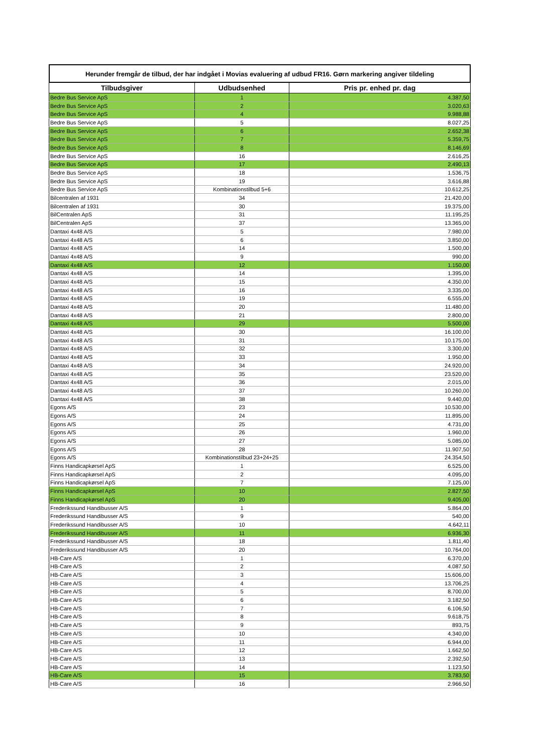Herunder fremgår de tilbud, der har indgået i Movias evaluering af udbud FR16. Gørn markering angiver tildeling
| Tilbudsgiver | Udbudsenhed | Pris pr. enhed pr. dag |
| --- | --- | --- |
| Bedre Bus Service ApS | 1 | 4.387,50 |
| Bedre Bus Service ApS | 2 | 3.020,63 |
| Bedre Bus Service ApS | 4 | 9.988,88 |
| Bedre Bus Service ApS | 5 | 8.027,25 |
| Bedre Bus Service ApS | 6 | 2.652,38 |
| Bedre Bus Service ApS | 7 | 5.359,75 |
| Bedre Bus Service ApS | 8 | 8.146,69 |
| Bedre Bus Service ApS | 16 | 2.616,25 |
| Bedre Bus Service ApS | 17 | 2.490,13 |
| Bedre Bus Service ApS | 18 | 1.536,75 |
| Bedre Bus Service ApS | 19 | 3.616,88 |
| Bedre Bus Service ApS | Kombinationstilbud 5+6 | 10.612,25 |
| Bilcentralen af 1931 | 34 | 21.420,00 |
| Bilcentralen af 1931 | 30 | 19.375,00 |
| BilCentralen ApS | 31 | 11.195,25 |
| BilCentralen ApS | 37 | 13.365,00 |
| Dantaxi 4x48 A/S | 5 | 7.980,00 |
| Dantaxi 4x48 A/S | 6 | 3.850,00 |
| Dantaxi 4x48 A/S | 14 | 1.500,00 |
| Dantaxi 4x48 A/S | 9 | 990,00 |
| Dantaxi 4x48 A/S | 12 | 1.150,00 |
| Dantaxi 4x48 A/S | 14 | 1.395,00 |
| Dantaxi 4x48 A/S | 15 | 4.350,00 |
| Dantaxi 4x48 A/S | 16 | 3.335,00 |
| Dantaxi 4x48 A/S | 19 | 6.555,00 |
| Dantaxi 4x48 A/S | 20 | 11.480,00 |
| Dantaxi 4x48 A/S | 21 | 2.800,00 |
| Dantaxi 4x48 A/S | 29 | 5.500,00 |
| Dantaxi 4x48 A/S | 30 | 16.100,00 |
| Dantaxi 4x48 A/S | 31 | 10.175,00 |
| Dantaxi 4x48 A/S | 32 | 3.300,00 |
| Dantaxi 4x48 A/S | 33 | 1.950,00 |
| Dantaxi 4x48 A/S | 34 | 24.920,00 |
| Dantaxi 4x48 A/S | 35 | 23.520,00 |
| Dantaxi 4x48 A/S | 36 | 2.015,00 |
| Dantaxi 4x48 A/S | 37 | 10.260,00 |
| Dantaxi 4x48 A/S | 38 | 9.440,00 |
| Egons A/S | 23 | 10.530,00 |
| Egons A/S | 24 | 11.895,00 |
| Egons A/S | 25 | 4.731,00 |
| Egons A/S | 26 | 1.960,00 |
| Egons A/S | 27 | 5.085,00 |
| Egons A/S | 28 | 11.907,50 |
| Egons A/S | Kombinationstilbud 23+24+25 | 24.354,50 |
| Finns Handicapkørsel ApS | 1 | 6.525,00 |
| Finns Handicapkørsel ApS | 2 | 4.095,00 |
| Finns Handicapkørsel ApS | 7 | 7.125,00 |
| Finns Handicapkørsel ApS | 10 | 2.827,50 |
| Finns Handicapkørsel ApS | 20 | 9.405,00 |
| Frederikssund Handibusser A/S | 1 | 5.864,00 |
| Frederikssund Handibusser A/S | 9 | 540,00 |
| Frederikssund Handibusser A/S | 10 | 4.642,11 |
| Frederikssund Handibusser A/S | 11 | 6.936,30 |
| Frederikssund Handibusser A/S | 18 | 1.811,40 |
| Frederikssund Handibusser A/S | 20 | 10.764,00 |
| HB-Care A/S | 1 | 6.370,00 |
| HB-Care A/S | 2 | 4.087,50 |
| HB-Care A/S | 3 | 15.606,00 |
| HB-Care A/S | 4 | 13.706,25 |
| HB-Care A/S | 5 | 8.700,00 |
| HB-Care A/S | 6 | 3.182,50 |
| HB-Care A/S | 7 | 6.106,50 |
| HB-Care A/S | 8 | 9.618,75 |
| HB-Care A/S | 9 | 893,75 |
| HB-Care A/S | 10 | 4.340,00 |
| HB-Care A/S | 11 | 6.944,00 |
| HB-Care A/S | 12 | 1.662,50 |
| HB-Care A/S | 13 | 2.392,50 |
| HB-Care A/S | 14 | 1.123,50 |
| HB-Care A/S | 15 | 3.783,50 |
| HB-Care A/S | 16 | 2.966,50 |